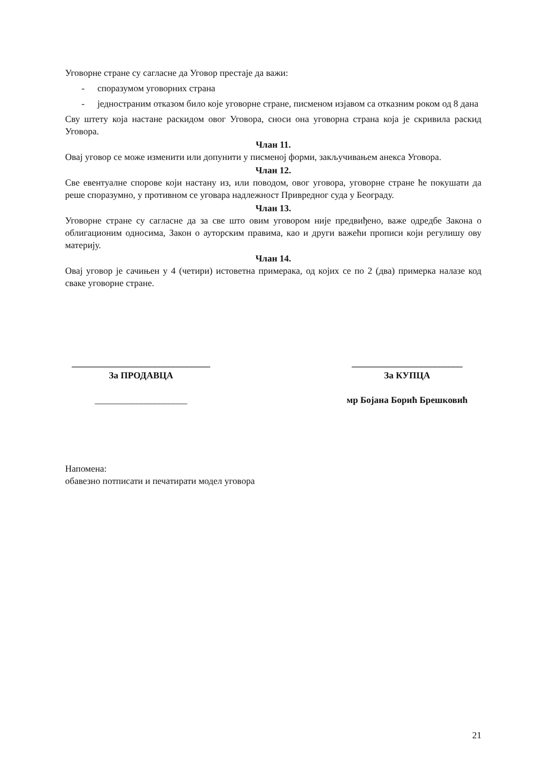Уговорне стране су сагласне да Уговор престаје да важи:
- споразумом уговорних страна
- једностраним отказом било које уговорне стране, писменом изјавом са отказним роком од 8 дана
Сву штету која настане раскидом овог Уговора, сноси она уговорна страна која је скривила раскид Уговора.
Члан 11.
Овај уговор се може изменити или допунити у писменој форми, закључивањем анекса Уговора.
Члан 12.
Све евентуалне спорове који настану из, или поводом, овог уговора, уговорне стране ће покушати да реше споразумно, у противном се уговара надлежност Привредног суда у Београду.
Члан 13.
Уговорне стране су сагласне да за све што овим уговором није предвиђено, важе одредбе Закона о облигационим односима, Закон о ауторским правима, као и други важећи прописи који регулишу ову материју.
Члан 14.
Овај уговор је сачињен у 4 (четири) истоветна примерака, од којих се по 2 (два) примерка налазе код сваке уговорне стране.
______________________________
За ПРОДАВЦА
____________________
________________________
За КУПЦА
мр Бојана Борић Брешковић
Напомена:
обавезно потписати и печатирати модел уговора
21